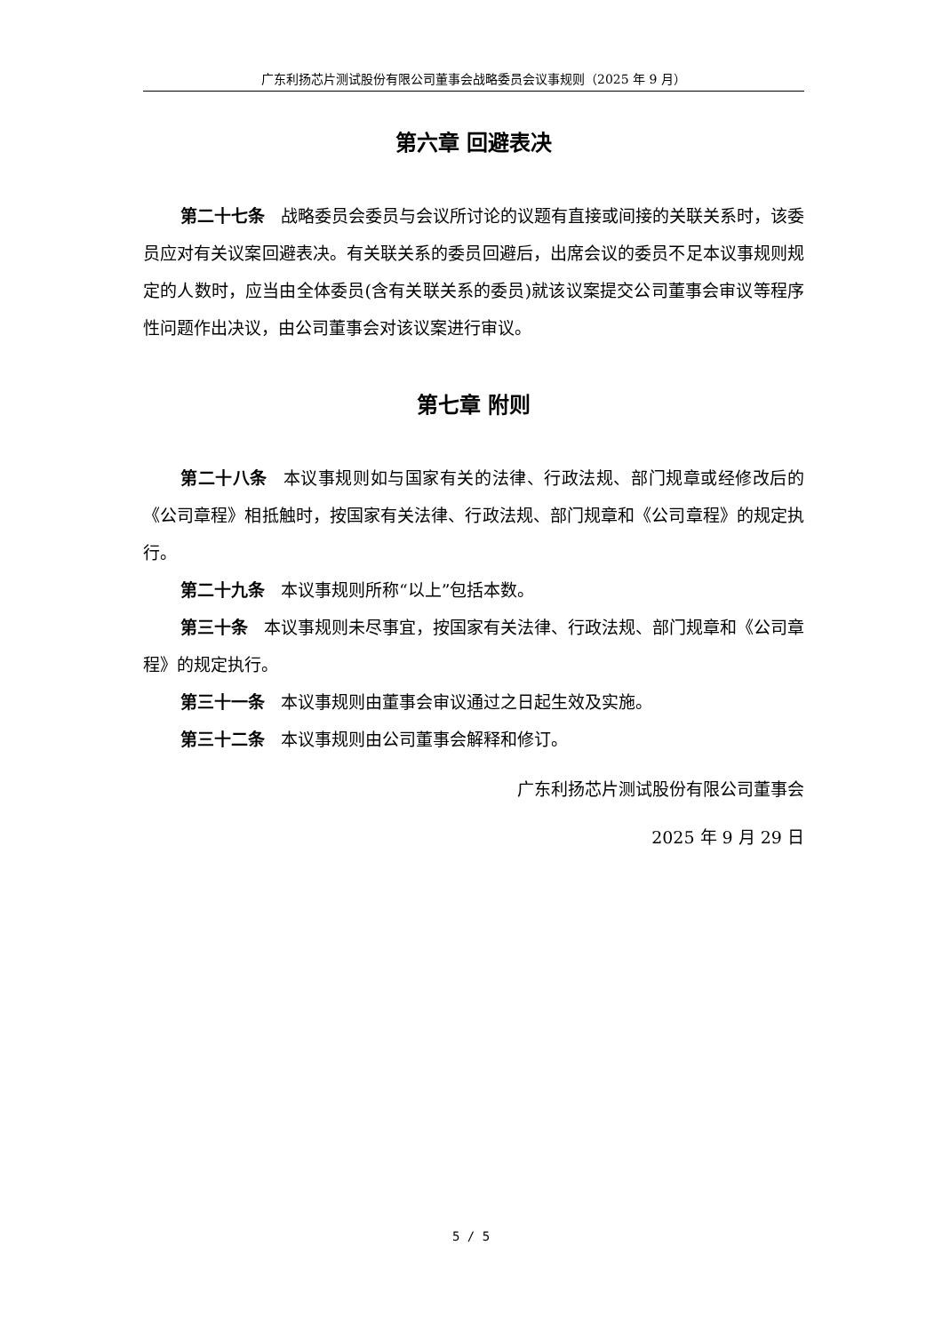广东利扬芯片测试股份有限公司董事会战略委员会议事规则（2025 年 9 月）
第六章 回避表决
第二十七条 战略委员会委员与会议所讨论的议题有直接或间接的关联关系时，该委员应对有关议案回避表决。有关联关系的委员回避后，出席会议的委员不足本议事规则规定的人数时，应当由全体委员(含有关联关系的委员)就该议案提交公司董事会审议等程序性问题作出决议，由公司董事会对该议案进行审议。
第七章 附则
第二十八条 本议事规则如与国家有关的法律、行政法规、部门规章或经修改后的《公司章程》相抵触时，按国家有关法律、行政法规、部门规章和《公司章程》的规定执行。
第二十九条 本议事规则所称“以上”包括本数。
第三十条 本议事规则未尽事宜，按国家有关法律、行政法规、部门规章和《公司章程》的规定执行。
第三十一条 本议事规则由董事会审议通过之日起生效及实施。
第三十二条 本议事规则由公司董事会解释和修订。
广东利扬芯片测试股份有限公司董事会
2025 年 9 月 29 日
5 / 5